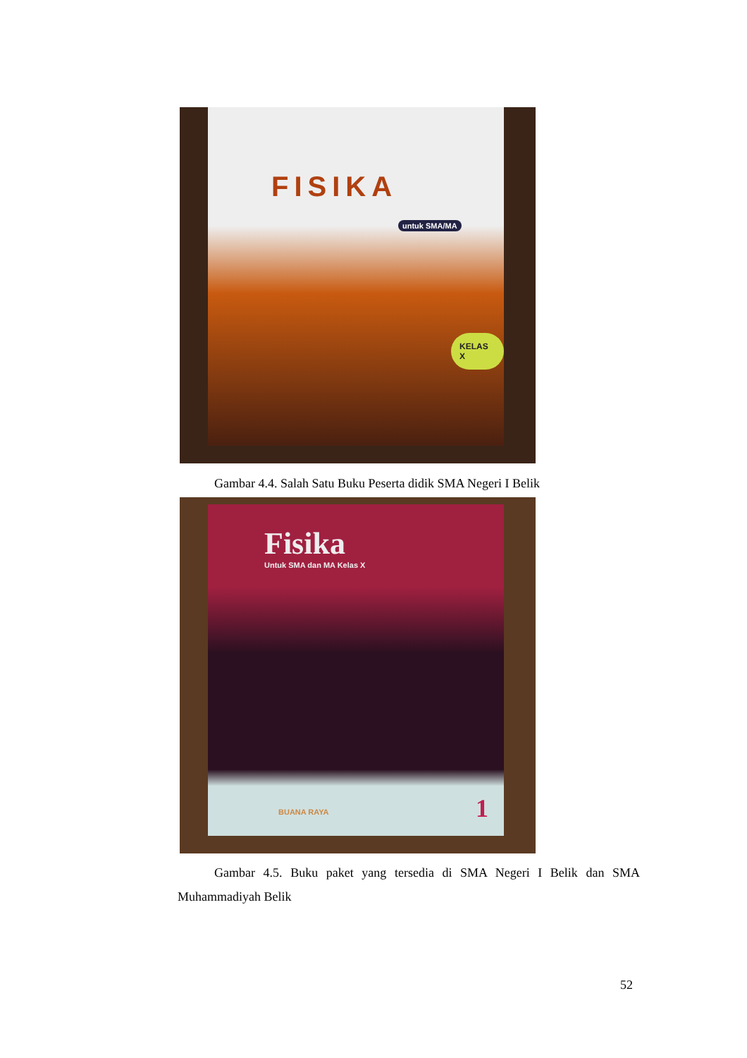FISIKA
untuk SMA/MA
KELAS X
Gambar 4.4. Salah Satu Buku Peserta didik SMA Negeri I Belik
Fisika
Untuk SMA dan MA Kelas X
BUANA RAYA 1
Gambar 4.5. Buku paket yang tersedia di SMA Negeri I Belik dan SMA Muhammadiyah Belik
52